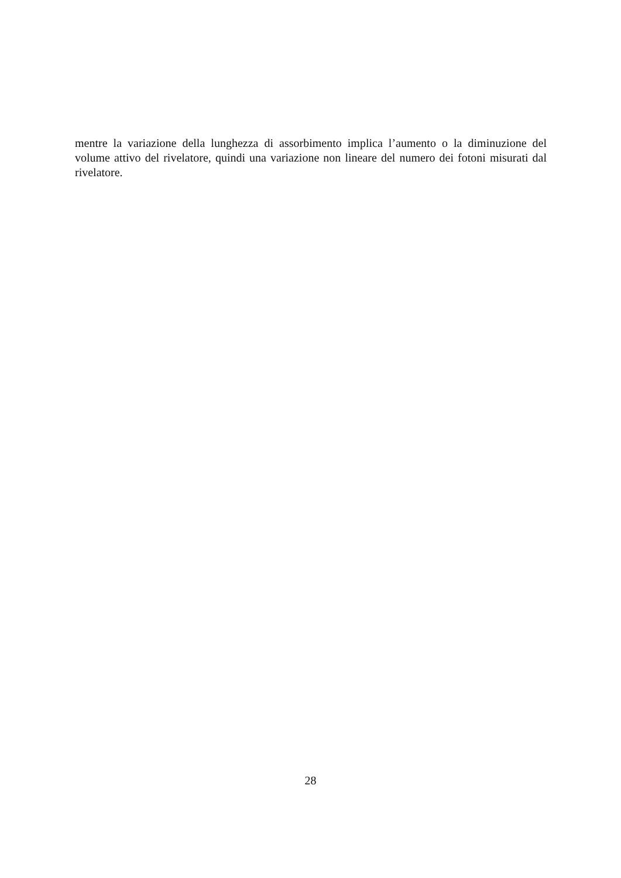mentre la variazione della lunghezza di assorbimento implica l’aumento o la diminuzione del volume attivo del rivelatore, quindi una variazione non lineare del numero dei fotoni misurati dal rivelatore.
28